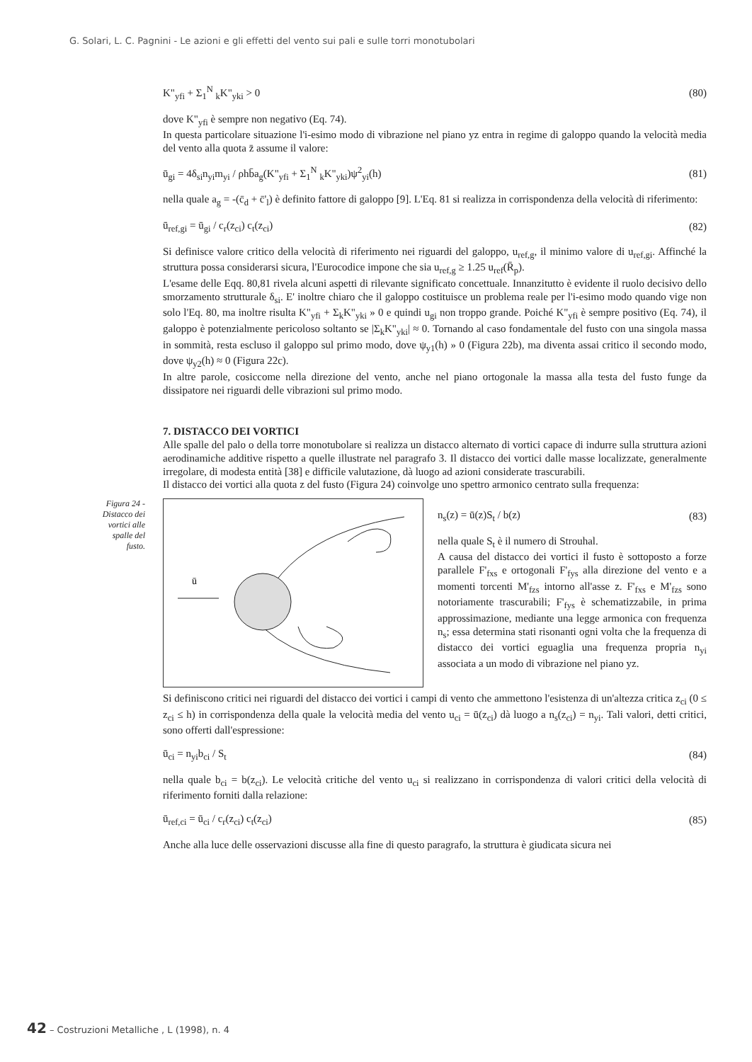G. Solari, L. C. Pagnini - Le azioni e gli effetti del vento sui pali e sulle torri monotubolari
K"<sub>yfi</sub> + Σ<sub>1</sub><sup>N</sup> <sub>k</sub>K"<sub>yki</sub> > 0 (80)
dove K"<sub>yfi</sub> è sempre non negativo (Eq. 74).
In questa particolare situazione l'i-esimo modo di vibrazione nel piano yz entra in regime di galoppo quando la velocità media del vento alla quota z̄ assume il valore:
ū<sub>gi</sub> = 4δ<sub>si</sub>n<sub>yi</sub>m<sub>yi</sub> / ρhb̄a<sub>g</sub>(K"<sub>yfi</sub> + Σ<sub>1</sub><sup>N</sup> <sub>k</sub>K"<sub>yki</sub>)ψ<sup>2</sup><sub>yi</sub>(h) (81)
nella quale a<sub>g</sub> = -(c̄<sub>d</sub> + c̄'<sub>l</sub>) è definito fattore di galoppo [9]. L'Eq. 81 si realizza in corrispondenza della velocità di riferimento:
ū<sub>ref,gi</sub> = ū<sub>gi</sub> / c<sub>r</sub>(z<sub>ci</sub>) c<sub>t</sub>(z<sub>ci</sub>) (82)
Si definisce valore critico della velocità di riferimento nei riguardi del galoppo, u<sub>ref,g</sub>, il minimo valore di u<sub>ref,gi</sub>. Affinché la struttura possa considerarsi sicura, l'Eurocodice impone che sia u<sub>ref,g</sub> ≥ 1.25 u<sub>ref</sub>(R̄<sub>p</sub>).
L'esame delle Eqq. 80,81 rivela alcuni aspetti di rilevante significato concettuale. Innanzitutto è evidente il ruolo decisivo dello smorzamento strutturale δ<sub>si</sub>. E' inoltre chiaro che il galoppo costituisce un problema reale per l'i-esimo modo quando vige non solo l'Eq. 80, ma inoltre risulta K"<sub>yfi</sub> + Σ<sub>k</sub>K"<sub>yki</sub> » 0 e quindi u<sub>gi</sub> non troppo grande. Poiché K"<sub>yfi</sub> è sempre positivo (Eq. 74), il galoppo è potenzialmente pericoloso soltanto se |Σ<sub>k</sub>K"<sub>yki</sub>| ≈ 0. Tornando al caso fondamentale del fusto con una singola massa in sommità, resta escluso il galoppo sul primo modo, dove ψ<sub>y1</sub>(h) » 0 (Figura 22b), ma diventa assai critico il secondo modo, dove ψ<sub>y2</sub>(h) ≈ 0 (Figura 22c).
In altre parole, cosiccome nella direzione del vento, anche nel piano ortogonale la massa alla testa del fusto funge da dissipatore nei riguardi delle vibrazioni sul primo modo.
7. DISTACCO DEI VORTICI
Alle spalle del palo o della torre monotubolare si realizza un distacco alternato di vortici capace di indurre sulla struttura azioni aerodinamiche additive rispetto a quelle illustrate nel paragrafo 3. Il distacco dei vortici dalle masse localizzate, generalmente irregolare, di modesta entità [38] e difficile valutazione, dà luogo ad azioni considerate trascurabili.
Il distacco dei vortici alla quota z del fusto (Figura 24) coinvolge uno spettro armonico centrato sulla frequenza:
Figura 24 - Distacco dei vortici alle spalle del fusto.
ū
n<sub>s</sub>(z) = ū(z)S<sub>t</sub> / b(z) (83)
nella quale S<sub>t</sub> è il numero di Strouhal.
A causa del distacco dei vortici il fusto è sottoposto a forze parallele F'<sub>fxs</sub> e ortogonali F'<sub>fys</sub> alla direzione del vento e a momenti torcenti M'<sub>fzs</sub> intorno all'asse z. F'<sub>fxs</sub> e M'<sub>fzs</sub> sono notoriamente trascurabili; F'<sub>fys</sub> è schematizzabile, in prima approssimazione, mediante una legge armonica con frequenza n<sub>s</sub>; essa determina stati risonanti ogni volta che la frequenza di distacco dei vortici eguaglia una frequenza propria n<sub>yi</sub> associata a un modo di vibrazione nel piano yz.
Si definiscono critici nei riguardi del distacco dei vortici i campi di vento che ammettono l'esistenza di un'altezza critica z<sub>ci</sub> (0 ≤ z<sub>ci</sub> ≤ h) in corrispondenza della quale la velocità media del vento u<sub>ci</sub> = ū(z<sub>ci</sub>) dà luogo a n<sub>s</sub>(z<sub>ci</sub>) = n<sub>yi</sub>. Tali valori, detti critici, sono offerti dall'espressione:
ū<sub>ci</sub> = n<sub>yi</sub>b<sub>ci</sub> / S<sub>t</sub> (84)
nella quale b<sub>ci</sub> = b(z<sub>ci</sub>). Le velocità critiche del vento u<sub>ci</sub> si realizzano in corrispondenza di valori critici della velocità di riferimento forniti dalla relazione:
ū<sub>ref,ci</sub> = ū<sub>ci</sub> / c<sub>r</sub>(z<sub>ci</sub>) c<sub>t</sub>(z<sub>ci</sub>) (85)
Anche alla luce delle osservazioni discusse alla fine di questo paragrafo, la struttura è giudicata sicura nei
42 – Costruzioni Metalliche , L (1998), n. 4